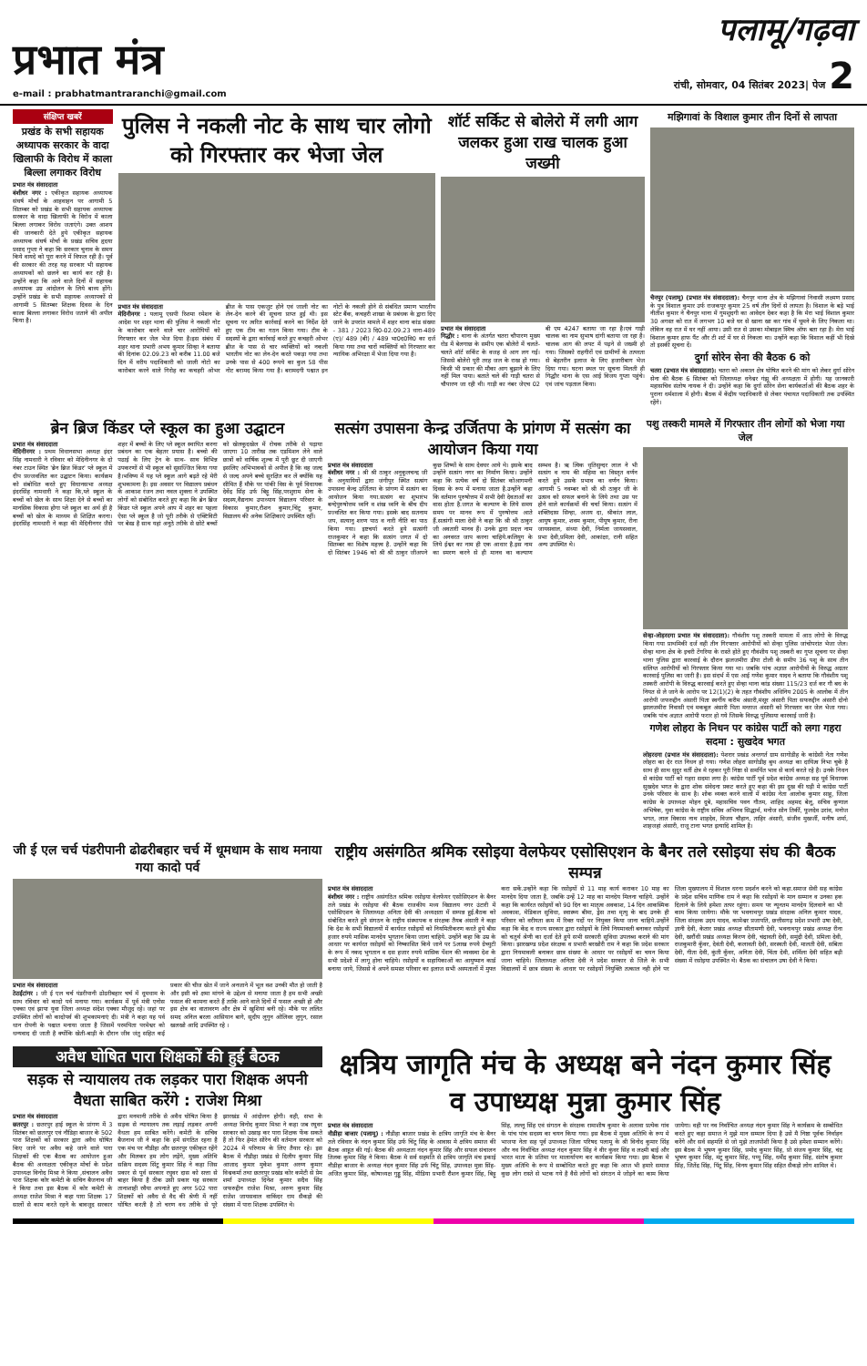प्रभात मंत्र
e-mail : prabhatmantraranchi@gmail.com
पलामू/गढ़वा
रांची, सोमवार, 04 सितंबर 2023| पेज 2
संक्षिप्त खबरें
प्रखंड के सभी सहायक अध्यापक सरकार के वादा खिलाफी के विरोध में काला बिल्ला लगाकर विरोध
प्रभात मंत्र संवाददाता
बंशीधर नगर : एकीकृत सहायक अध्यापक संघर्ष मोर्चा के आहवाहन पर आगामी 5 सितम्बर को प्रखंड के सभी सहायक अध्यापक सरकार के वादा खिलाफी के विरोध में काला बिल्ला लगाकर विरोध जताएंगे। उक्त आशय की जानकारी देते हुये एकीकृत सहायक अध्यापक संघर्ष मोर्चा के प्रखंड सचिव हृदया प्रसाद गुप्ता ने कहा कि सरकार चुनाव के समय किये वायदे को पूरा करने में विफल रही है। पूर्व की सरकार की तरह यह सरकार भी सहायक अध्यापकों को छलने का कार्य कर रही है। उन्होंने कहा कि आने वाले दिनों में सहायक अध्यापक उग्र आंदोलन के लिये बाध्य होंगे। उन्होंने प्रखंड के सभी सहायक अध्यापकों से आगामी 5 सितम्बर शिक्षक दिवस के दिन काला बिल्ला लगाकर विरोध जताने की अपील किया है।
पुलिस ने नकली नोट के साथ चार लोगो को गिरफ्तार कर भेजा जेल
प्रभात मंत्र संवाददाता
मेदिनीनगर : पलामू एसपी रिशमा रमेशन के आदेश पर शहर थाना की पुलिस ने नकली नोट के कारोबार करने वाले चार आरोपियों को गिरफ्तार कर जेल भेज दिया है।इस संबंध में शहर थाना प्रभारी अभय कुमार सिन्हा ने बताया की दिनांक 02.09.23 को करीब 11.00 बजे दिन में वरीय पदाधिकारी को जाली नोटो का कारोबार करने वाले गिरोह का कचहरी ओभर ब्रीज के पास एकजुट होने एवं जाली नोट का लेन-देन करने की सूचना प्राप्त हुई थी। इस सूचना पर त्वरित कार्रवाई करने का निर्देश देते हुए एक टीम का गठन किया गया। टीम के सदस्यों के द्वारा कार्रवाई करते हुए कचहरी ओभर ब्रीज के पास से चार व्यक्तियों को नकली भारतीय नोट का लेन-देन करते पकड़ा गया तथा उनके पास से 400 रूपये का कुल 58 पीस नोट बरामद किया गया है। बरामदगी पश्चात इन नोटों के नकली होने से संबंधित प्रमाण भारतीय स्टेट बैंक, कचहरी शाखा के प्रबंधक के द्वारा दिए जाने के उपरांत मामले में शहर थाना कांड संख्या - 381 / 2023 दि0-02.09.23 धारा-489 (ए)/ 489 (बी) / 489 भा0द0वि0 का दर्ज किया गया तथा चारों व्यक्तियों को गिरफ्तार कर न्यायिक अभिरक्षा में भेजा दिया गया है।
शॉर्ट सर्किट से बोलेरो में लगी आग जलकर हुआ राख चालक हुआ जख्मी
प्रभात मंत्र संवाददाता
गिद्धौर : थाना के अंतर्गत चतरा चौपारण मुख्य रोड में बेलगाछ के समीप एक बोलेरो में चलते-चलते शॉर्ट सर्किट के वजह से आग लग गई। जिससे बोलेरो पूरी तरह जल के राख हो गया। किसी भी प्रकार की मौका आग बुझाने के लिए नहीं मिल पाया। बताते चले की गाड़ी चतरा से चौपारण जा रही थी। गाड़ी का नंबर जेएच 02 बी एम 4247 बताया जा रहा है।एवं गाड़ी चालक का नाम सुभाष दांगी बताया जा रहा है। चालक आग की लपट में पढ़ने से जख्मी हो गया। जिसको राहगीरों एवं ग्रामीणों के तत्परता से बेहतरीन इलाज के लिए हजारीबाग भेज दिया गया। घटना स्थल पर सूचना मिलती ही गिद्धौर थाना के एस आई विजय गुप्ता पहुंचे। एवं जांच पड़ताल किया।
मझिगावां के विशाल कुमार तीन दिनों से लापता
चैनपुर (पलामू) (प्रभात मंत्र संवाददाता): चैनपुर थाना क्षेत्र के मझिगावां निवासी लक्ष्मण प्रसाद के पुत्र विशाल कुमार उर्फ राजकपूर कुमार 25 वर्ष तीन दिनों से लापता है। विशाल के बड़े भाई नीतीश कुमार ने चैनपुर थाना में गुमशुदगी का आवेदन देकर कहा है कि मेरा भाई विशाल कुमार 30 अगस्त को रात में लगभग 10 बजे घर से खाना खा कर गांव में घूमने के लिए निकला था। लेकिन वह रात में घर नहीं आया। उसी रात से उसका मोबाइल स्विच ऑफ बता रहा है। मेरा भाई विशाल कुमार हाफ पैंट और टी शर्ट में घर से निकला था। उन्होंने कहा कि विशाल कहीं भी दिखे तो इसकी सूचना दें।
दुर्गा सोरेन सेना की बैठक 6 को
चतरा (प्रभात मंत्र संवाददाता): चतरा को अकाल क्षेत्र घोषित करने की मांग को लेकर दुर्गा सोरेन सेना की बैठक 6 सितंबर को जिलाध्यक्ष धनेश्वर गंझू की अध्यक्षता में होगी। यह जानकारी महासचिव संतोष नायक ने दी। उन्होंने कहा कि दुर्गा सोरेन सेना कार्यकर्ताओं की बैठक शहर के पुराना धर्मशाला में होगी। बैठक में केंद्रीय पदाधिकारी से लेकर पंचायत पदाधिकारी तक उपस्थित रहेंगे।
ब्रेन ब्रिज किंडर प्ले स्कूल का हुआ उद्घाटन
प्रभात मंत्र संवाददाता
मेदिनीनगर : प्रथम विधानसभा अध्यक्ष इंदर सिंह नामधारी ने रविवार को मेदिनीनगर के दो नंबर टाउन स्थित 'ब्रेन ब्रिज किंडर' प्ले स्कूल में दीप प्रज्जवलित कर उद्घाटन किया। कार्यक्रम को संबोधित करते हुए विधानसभा अध्यक्ष इंदरसिंह नामधारी ने कहा कि,प्ले स्कूल के बच्चों को खेल के साथ शिक्षा देने से बच्चों का मानसिक विकास होगा प्ले स्कूल का अर्थ ही है बच्चों को खेल के माध्यम से शिक्षित करना। इंदरसिंह नामधारी ने कहा की मेदिनीनगर जैसे शहर में बच्चों के लिए प्ले स्कूल स्थापित करना प्रबंधन का एक बेहतर प्रयास है। बच्चो की पढाई के लिए ट्रेन के साथ- साथ विभिन्न उपकरणों से भी स्कूल को सुसज्जित किया गया है।भविष्य में यह प्ले स्कूल आगे बढ़ते रहे मेरी शुभकामना है। इस अवसर पर विद्यालय प्रबंधन के आकाश रंजन तथा नवल शुक्ला ने उपस्थित लोगों को संबोधित करते हुए कहा कि ब्रेन ब्रिज किंडर प्ले स्कूल अपने आप में शहर का पहला ऐसा प्ले स्कूल है जो पूरी तरीके से एक्टिविटी पर बेस्ड है साथ यहां अनूठे तरीके से छोटे बच्चों को खेलकूदखेल में रोचक तरीके से पढ़ाया जाएगा 10 तारीख तक एडमिशन लेने वाले छात्रों को वार्षिक शुल्क में पूरी छूट दी जाएगी इसलिए अभिभावकों से अपील है कि वह जल्द से जल्द अपने बच्चे सुरक्षित कर लें क्योंकि यह सीमित हैं मौके पर पांकी विस के पूर्व विधायक देवेंद्र सिंह उर्फ बिट्टू सिंह,परशुराम सेना के सदस्य,वैद्यनाथ उपाध्याय विद्यालय परिवार के विकास कुमार,रौशन कुमार,चिंटू कुमार, विद्यालय की अनेक शिक्षिकाएं उपस्थित रहीं।
सत्संग उपासना केन्द्र उर्जितपा के प्रांगण में सत्संग का आयोजन किया गया
प्रभात मंत्र संवाददाता
बंशीधर नगर : श्री श्री ठाकुर अनुकूलचन्द्र जी के अनुयायियों द्वारा जंगीपुर स्थित सत्संग उपासना केन्द्र उर्जितपा के प्रांगण में सत्संग का आयोजन किया गया.सत्संग का शुभारंभ बन्देपुरुषोत्तम ध्वनि व शंख ध्वनि के बीच दीप प्रज्वलित कर किया गया। इसके बाद सतनाम जप, सत्यानु शरण पाठ व नारी नीति का पाठ किया गया। इष्टचर्या करते हुये सत्संगी राजकुमार ने कहा कि सत्संग जगत में दो सितम्बर का विशेष महत्त्व है. उन्होंने कहा कि दो सितंबर 1946 को श्री श्री ठाकुर जीअपने कुछ शिष्यों के साथ देवघर आये थे। इसके बाद उन्होंने सत्संग नगर का निर्माण किया। उन्होंने कहा कि प्रत्येक वर्ष दो सितंबर कोआगमनी दिवस के रूप में मनाया जाता है.उन्होंने कहा कि वर्तमान पुरुषोत्तम में सभी देवी देवताओं का वास होता है.जगत के कल्याण के लिये समय समय पर मानव रूप में पुरुषोत्तम आते हैं.सत्संगी माला देवी ने कहा कि श्री श्री ठाकुर जी अवतारी मानव हैं। उनके द्वारा प्रदत्त नाम का अनवरत जाप करना चाहिये.कलियुग के लिये ईश्वर का नाम ही एक आधार है.इस नाम का स्मरण करने से ही मानव का कल्याण सम्भव है। ऋ त्विक धृतिसुन्दर लाल ने भी सत्संग व नाम की महिमा का विस्तृत वर्णन करते हुये उसके प्रभाव का वर्णन किया। आगामी 5 नवम्बर को श्री श्री ठाकुर जी के उत्सव को सफल बनाने के लिये तथा उस पर होने वाले कार्यक्रमों की चर्चा किया। सत्संग में शक्तिदास सिन्हा, अजय दा, श्रीकांत लाल, आयुष कुमार, शवम कुमार, पीयूष कुमार, रीना जायसवाल, संध्या देवी, निर्मला जायसवाल, प्रभा देवी,प्रमिला देवी, आकांक्षा, रानी सहित अन्य उपस्थित थे।
पशु तस्करी मामले में गिरफ्तार तीन लोगों को भेजा गया जेल
सेन्हा-लोहरदगा प्रभात मंत्र संवाददाता): गौवंशीय पशु तस्करी मामला में आठ लोगो के विरुद्ध किया गया प्राथमिकी दर्ज वही तीन गिरफ्तार आरोपीयों को सेन्हा पुलिस जांचोपरांत भेजा जेल। सेन्हा थाना क्षेत्र के इचरी टेंगरिया के रास्ते होते हुए गौवंशीय पशु तस्करी का गुप्त सूचना पर सेन्हा थाना पुलिस द्वारा कारवाई के दौरान झलजमीरा डीपा टोली के समीप 36 पशु के साथ तीन संलिप्त आरोपीयों को गिरफ्तार किया गया था। जबकि पांच अज्ञात आरोपीयों के विरुद्ध अग्रतर कारवाई पुलिस का जारी है। इस संदर्भ में एस आई गणेश कुमार यादव ने बताया कि गौवंशीय पशु तस्करी आरोपी के विरुद्ध कारवाई करते हुए सेन्हा थाना कांड संख्या 115/23 दर्ज कर गौ बध के नियत से ले जाने के आरोप पर 12(1)(2) के तहत गौवंशीय अधिनिय 2005 के आलोक में तीन आरोपी जफरुद्दीन अंसारी पिता स्वर्गीय करीम अंसारी,मंसूर अंसारी पिता सफरुद्दीन अंसारी दोनो झालजमीरा निवासी एवं मकबूल अंसारी पिता मन्ताज अंसारी को गिरफ्तार कर जेल भेजा गया। जबकि पांच अज्ञात आरोपी फरार हो गये जिसके विरुद्ध पुलिसया कारवाई जारी है।
गणेश लोहरा के निधन पर कांग्रेस पार्टी को लगा गहरा सदमा : सुखदेव भगत
लोहरदगा (प्रभात मंत्र संवाददाता): पेशरार प्रखंड अन्तगर्त ग्राम सागोडीह के कांग्रेसी नेता गणेश लोहरा का देर रात निधन हो गया। गणेश लोहरा सागोडीह बुथ अध्यक्ष का दायित्व निभा चुके है साथ ही साथ सुदुर वर्ती क्षेत्र मे रहकर पूरी निष्ठा से समर्पित भाव से कार्य करते रहे है। उनके निधन से कांग्रेस पार्टी को गहरा सदमा लगा है। कांग्रेस पार्टी पूर्व प्रदेश कांग्रेस अध्यक्ष सह पूर्व विधायक सुखदेव भगत के द्वारा शोक संवेदना प्रकट करते हुए कहा की इस दुख की घड़ी मे कांग्रेस पार्टी उनके परिवार के साथ है। शोक व्यक्त करने वालों में कांग्रेस नेता आलोक कुमार साहू, जिला कांग्रेस के उपाध्यक्ष मोहन दुबे, महासचिव पवन गौतम, शाहिद अहमद बेलू, सचिव कुणाल अभिषेक, युवा कांग्रेस के राष्ट्रीय सचिव अभिनव सिद्धार्थ, मनोज सोन तिर्की, फूलदेव उरांव, मनोज भगत, लाल विकास नाथ शाहदेव, विजय चौहान, ताहिर अंसारी, संजीव मुखर्जी, मनीष शर्मा, शाहजहां अंसारी, राजू टाना भगत इत्यादि शामिल है।
जी ई एल चर्च पंडरीपानी ढोढरीबहार चर्च में धूमधाम के साथ मनाया गया कादो पर्व
प्रभात मंत्र संवाददाता
ठेठईटांगर : जी ई एल चर्च पंडरीपानी ढोढरीबहार चर्च में धूमधाम के साथ रविवार को कादो पर्व मनाया गया। कार्यक्रम में पूर्व मंत्री एनोस एक्का एवं झापा युवा जिला अध्यक्ष संदेश एक्का मौजूद रहे। जहां पर उपस्थित लोगों को कादोपर्व की शुभकामनाएं दी। मंत्री ने कहा यह पर्व धान रोपनी के पश्चात मनाया जाता है जिसमें परमपिता परमेश्वर को धन्यवाद दी जाती है क्योंकि खेती-बाड़ी के दौरान जीव जंतु सहित कई प्रकार की चीज खेत में जाने अनजाने में भूल वश उनकी मौत हो जाती है और इसी को क्षमा मांगने के उद्देश्य से मनाया जाता है हम सभी अच्छी फसल की कामना करते हैं ताकि आने वाले दिनों में फसल अच्छी हो और इस क्षेत्र का वातावरण और क्षेत्र में खुशियां बनी रहे। मौके पर ललित समद अनिल बरला आसियान बागे, सुदीप लुगुन ओलिवर लुगुन, रसाल खलखो आदि उपस्थित रहे ।
राष्ट्रीय असंगठित श्रमिक रसोइया वेलफेयर एसोसिएशन के बैनर तले रसोइया संघ की बैठक सम्पन्न
प्रभात मंत्र संवाददाता
बंशीधर नगर : राष्ट्रीय असंगठित श्रमिक रसोइया वेलफेयर एसोसिएशन के बैनर तले प्रखंड के रसोइया की बैठक राजकीय मध्य विद्यालय नगर उंटारी में एसोसिएशन के जिलाध्यक्ष अनिता देवी की अध्यक्षता में सम्पन्न हुई.बैठक को संबोधित करते हुये संगठन के राष्ट्रीय संस्थापक व संरक्षक तैयब अंसारी ने कहा कि देश के सभी विद्यालयों में कार्यरत रसोइयों को नियमितीकरण करते हुये बीस हजार रुपये मासिक मानदेय भुगतान किया जाना चाहिये. उन्होंने कहा कि उम्र के आधार पर कार्यरत रसोइयों को निष्कासित किये जाने पर 5लाख रुपये ग्रेच्युटी के रूप में नकद भुगतान व दस हजार रुपये मासिक पेंशन की व्यवस्था देश के सभी प्रदेशो में लागू होना चाहिये। रसोइयों व सहायिकाओं का आयुष्मान कार्ड बनाया जाये, जिससे वे अपने समस्त परिवार का इलाज सभी अस्पतालों में मुफ्त करा सकें.उन्होंने कहा कि रसोइयों से 11 माह कार्य कराकर 10 माह का मानदेय दिया जाता है, जबकि उन्हें 12 माह का मानदेय मिलना चाहिये. उन्होंने कहा कि कार्यरत रसोइयों को 90 दिन का मातृत्व अवकाश, 14 दिन आकस्मिक अवकाश, मेडिकल सुविधा, स्वास्थ्य बीमा, ड्रेस तथा मृत्यु के बाद उनके ही परिवार को वरीयता क्रम में रिक्त पदों पर नियुक्त किया जाना चाहिये.उन्होंने कहा कि केंद्र व राज्य सरकार द्वारा रसोइयों के लिये नियमावली बनाकर रसोइयों को चतुर्थ श्रेणी का दर्जा देते हुये सभी सरकारी सुविधा उपलब्ध कराने की मांग किया। झारखण्ड प्रदेश संरक्षक व प्रभारी बरखोरी राम ने कहा कि प्रदेश सरकार द्वारा नियमावली बनाकर छात्र संख्या के आधार पर रसोइयों का चयन किया जाना चाहिये। जिलाध्यक्ष अनिता देवी ने प्रदेश सरकार से जिले के सभी विद्यालयों में छात्र संख्या के आधार पर रसोइयों नियुक्ति तत्काल नही होने पर जिला मुख्यालय में विशाल धरना प्रदर्शन करने को कहा.समाज सेवी सह कांग्रेस के प्रदेश सचिव माणिक राम ने कहा कि रसोइयों के मान सम्मान व उनका हक दिलाने के लिये हमेशा तत्पर रहूंगा। समय पर न्यूनतम मानदेय दिलवाने का भी काम किया जायेगा। मौके पर भवनाथपुर प्रखंड संरक्षक अनिल कुमार यादव, जिला संरक्षक उदय यादव, कामेश्वर प्रजापति, छत्तीसगढ़ प्रदेश प्रभारी उषा देवी, ज्ञानी देवी, केतार प्रखंड अध्यक्ष सीतामणी देवी, भवनाथपुर प्रखंड अध्यक्ष रीना देवी, खरौंधी प्रखंड अध्यक्ष किरण देवी, चंद्रावती देवी, समुंद्री देवी, प्रमिला देवी, राजकुमारी कुँवर, देवंती देवी, कलावती देवी, सरस्वती देवी, मालती देवी, सबिता देवी, गीता देवी, कुंती कुँवर, अनिता देवी, चिंता देवी, शर्मिला देवी सहित बड़ी संख्या में रसोइया उपस्थित थे। बैठक का संचालन उषा देवी ने किया।
अवैध घोषित पारा शिक्षकों की हुई बैठक
सड़क से न्यायालय तक लड़कर पारा शिक्षक अपनी वैधता साबित करेंगे : राजेश मिश्रा
प्रभात मंत्र संवाददाता
छतरपुर : छतरपुर हाई स्कूल के प्रांगण में 3 सितंबर को छतरपुर एवं नौडिहा बाजार के 502 पारा शिक्षकों को सरकार द्वारा अवैध घोषित किए जाने पर अवैध कहे जाने वाले पारा शिक्षकों की एक बैठक का आयोजन हुआ बैठक की अध्यक्षता एकीकृत मोर्चा के प्रदेश उपाध्यक्ष विनोद मिश्रा ने किया ,संचालन अवैध पारा शिक्षक कोर कमेटी के सचिन बैजनाथ जी ने किया तथा इस बैठक में कोर कमेटी के अध्यक्ष राजेश मिश्रा ने कहा पारा शिक्षक 17 सालों से काम करते रहने के बावजूद सरकार द्वारा मनमानी तरीके से अवैध घोषित किया है सड़क से न्यायालय तक लड़ाई लड़कर अपनी वैधता हम साबित करेंगे। कमेटी के सचिव बैजनाथ जी ने कहा कि हमें संगठित रहना है एक मंच पर नौडीहा और छतरपुर एकीकृत रहेंगे और मिलकर हम लोग लड़ेंगे, मुख्य अतिथि सक्रिय सदस्य सिंटू कुमार सिंह ने कहा जिस प्रकार से पूर्व सरकार रघुवर दास को सत्ता से बाहर किया है ठीक उसी प्रकार यह सरकार तानाशाही रवैया अपनाते हुए अगर 502 पारा शिक्षकों को अवैध से वैद की श्रेणी में नहीं घोषित करती है तो चरण वध तरीके से पूरे झारखंड में आंदोलन होगी। वही, सभा के अध्यक्ष विनोद कुमार मिश्रा ने कहा जब रघुवर सरकार को उखाड़ कर पारा शिक्षक फेंक सकते हैं तो फिर हेमंत सोरेन की वर्तमान सरकार को 2024 में परिणाम के लिए तैयार रहे। इस बैठक में नौडीहा प्रखंड से दिलीप कुमार सिंह आजाद कुमार मुकेश कुमार अरुण कुमार विश्वकर्मा तथा छतरपुर प्रखंड कोर कमेटी से प्रेम शर्मा उपाध्यक्ष दिनेश कुमार सदैव सिंह जफरुद्दीन राजेश मिश्रा, अरुण कुमार सिंह राजेश जायसवाल वाकिंदर राम सैकड़ो की संख्या में पारा शिक्षक उपस्थित थे।
क्षत्रिय जागृति मंच के अध्यक्ष बने नंदन कुमार सिंह व उपाध्यक्ष मुन्ना कुमार सिंह
प्रभात मंत्र संवाददाता
नौडीहा बाजार (पलामू) : नौडीहा बाजार प्रखंड के क्षत्रिय जागृति मंच के बैनर तले रविवार के नंदन कुमार सिंह उर्फ चिंटू सिंह के आवास मे क्षत्रिय समाज की बैठक आहूत की गई। बैठक की अध्यक्षता नंदन कुमार सिंह और सफल संचालन तिलक कुमार सिंह ने किया। बैठक मे सर्व सहमति से क्षत्रिय जागृति मंच इकाई नौडीहा बाजार के अध्यक्ष नंदन कुमार सिंह उर्फ चिंटू सिंह, उपाध्यक्ष मुन्ना सिंह-अजित कुमार सिंह, कोषाध्यक्ष गुड्डू सिंह, मीडिया प्रभारी रौशन कुमार सिंह, बिट्टू सिंह, लल्लू सिंह एवं संगठन के संरक्षक रामाशीष कुमार के अलावा प्रत्येक गांव के पांच पांच सदस्य का चयन किया गया। इस बैठक मे मुख्य अतिथि के रूप मे भाजपा नेता सह पूर्व उपाध्यक्ष जिला परिषद पलामू के श्री विनोद कुमार सिंह और नव निर्वाचित अध्यक्ष नंदन कुमार सिंह ने वीर कुंवर सिंह व लक्ष्मी बाई और भारत माता के प्रतिमा पर मालार्यापण कर कार्यक्रम किया गया। इस बैठक मे मुख्य अतिथि के रूप मे सम्बोधित करते हुए कहा कि आज भी हमारे समाज कुछ लोग रास्ते से भटक गये है वैसे लोगों को संगठन मे जोड़ने का काम किया जायेगा। वही पर नव निर्वाचित अध्यक्ष नंदन कुमार सिंह ने कार्यक्रम के सम्बोधित करते हुए कहा समाज ने मुझे मान सम्मान दिया है उसे मै निष्ठा पूर्वक निर्वाहन करेंगे और सर्व सहमति से जो मुझे ताजपोशी किया है उसे हमेशा सम्मान करेंगे। इस बैठक मे भूषण कुमार सिंह, प्रमोद कुमार सिंह, प्रो संजय कुमार सिंह, चंद्र भूषण कुमार सिंह, मंटू कुमार सिंह, पप्पू सिंह, धर्मेंद्र कुमार सिंह, संतोष कुमार सिंह, जितेंद्र सिंह, पिंटू सिंह, विनय कुमार सिंह सहित सैकड़ो लोग शामिल थे।